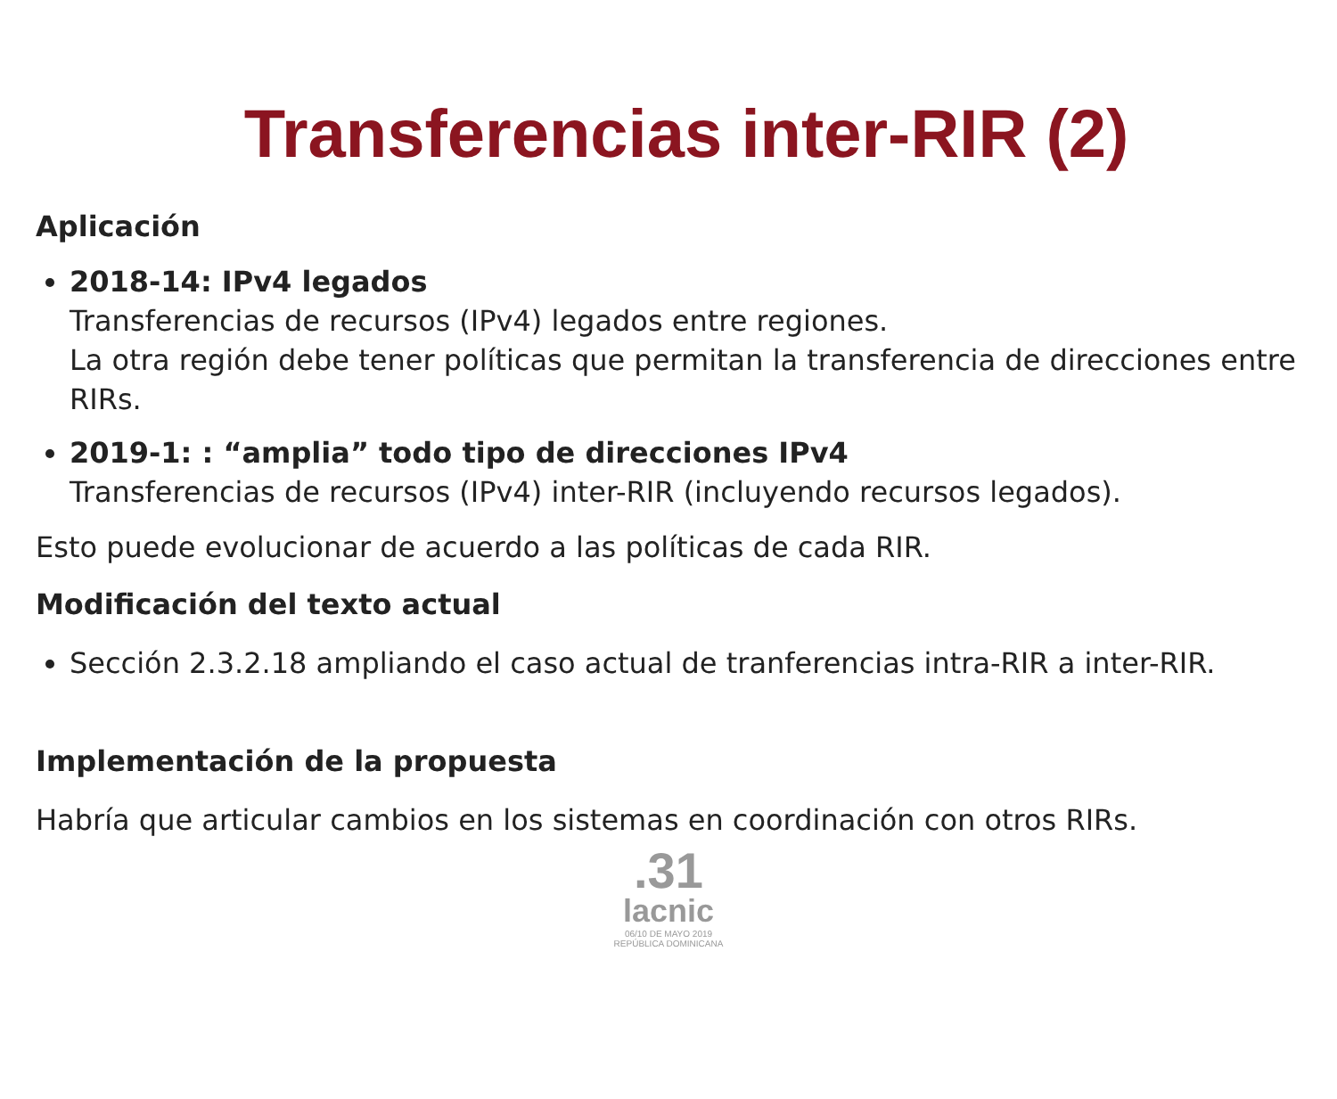Transferencias inter-RIR (2)
Aplicación
2018-14: IPv4 legados
Transferencias de recursos (IPv4) legados entre regiones.
La otra región debe tener políticas que permitan la transferencia de direcciones entre RIRs.
2019-1: : “amplia” todo tipo de direcciones IPv4
Transferencias de recursos (IPv4) inter-RIR (incluyendo recursos legados).
Esto puede evolucionar de acuerdo a las políticas de cada RIR.
Modificación del texto actual
Sección 2.3.2.18 ampliando el caso actual de tranferencias intra-RIR a inter-RIR.
Implementación de la propuesta
Habría que articular cambios en los sistemas en coordinación con otros RIRs.
.31
lacnic
06/10 DE MAYO 2019
REPÚBLICA DOMINICANA